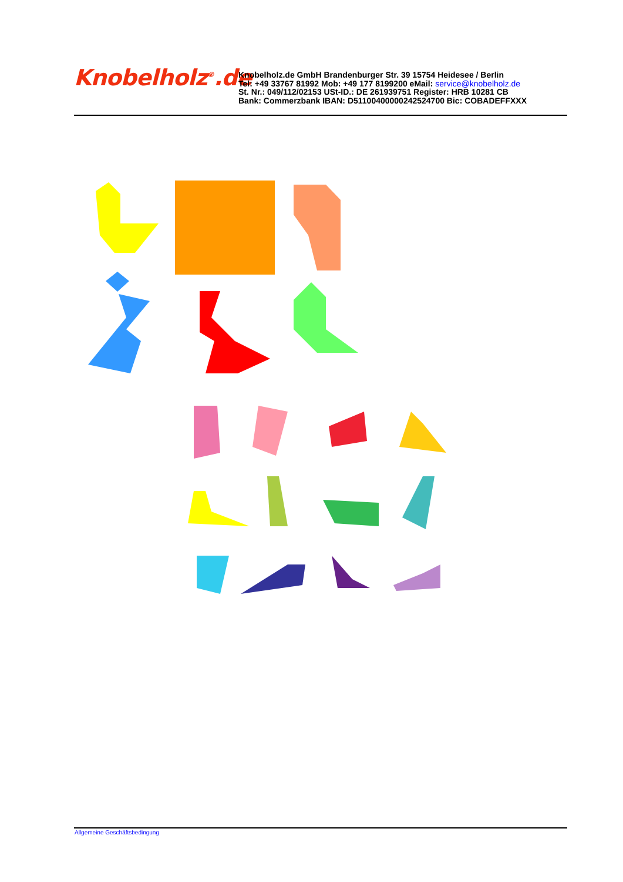Knobelholz<sup>®</sup>.de
Knobelholz.de GmbH Brandenburger Str. 39 15754 Heidesee / Berlin
Tel: +49 33767 81992 Mob: +49 177 8199200 eMail: service@knobelholz.de
St. Nr.: 049/112/02153 USt-ID.: DE 261939751 Register: HRB 10281 CB
Bank: Commerzbank IBAN: D51100400000242524700 Bic: COBADEFFXXX
Allgemeine Geschäftsbedingung